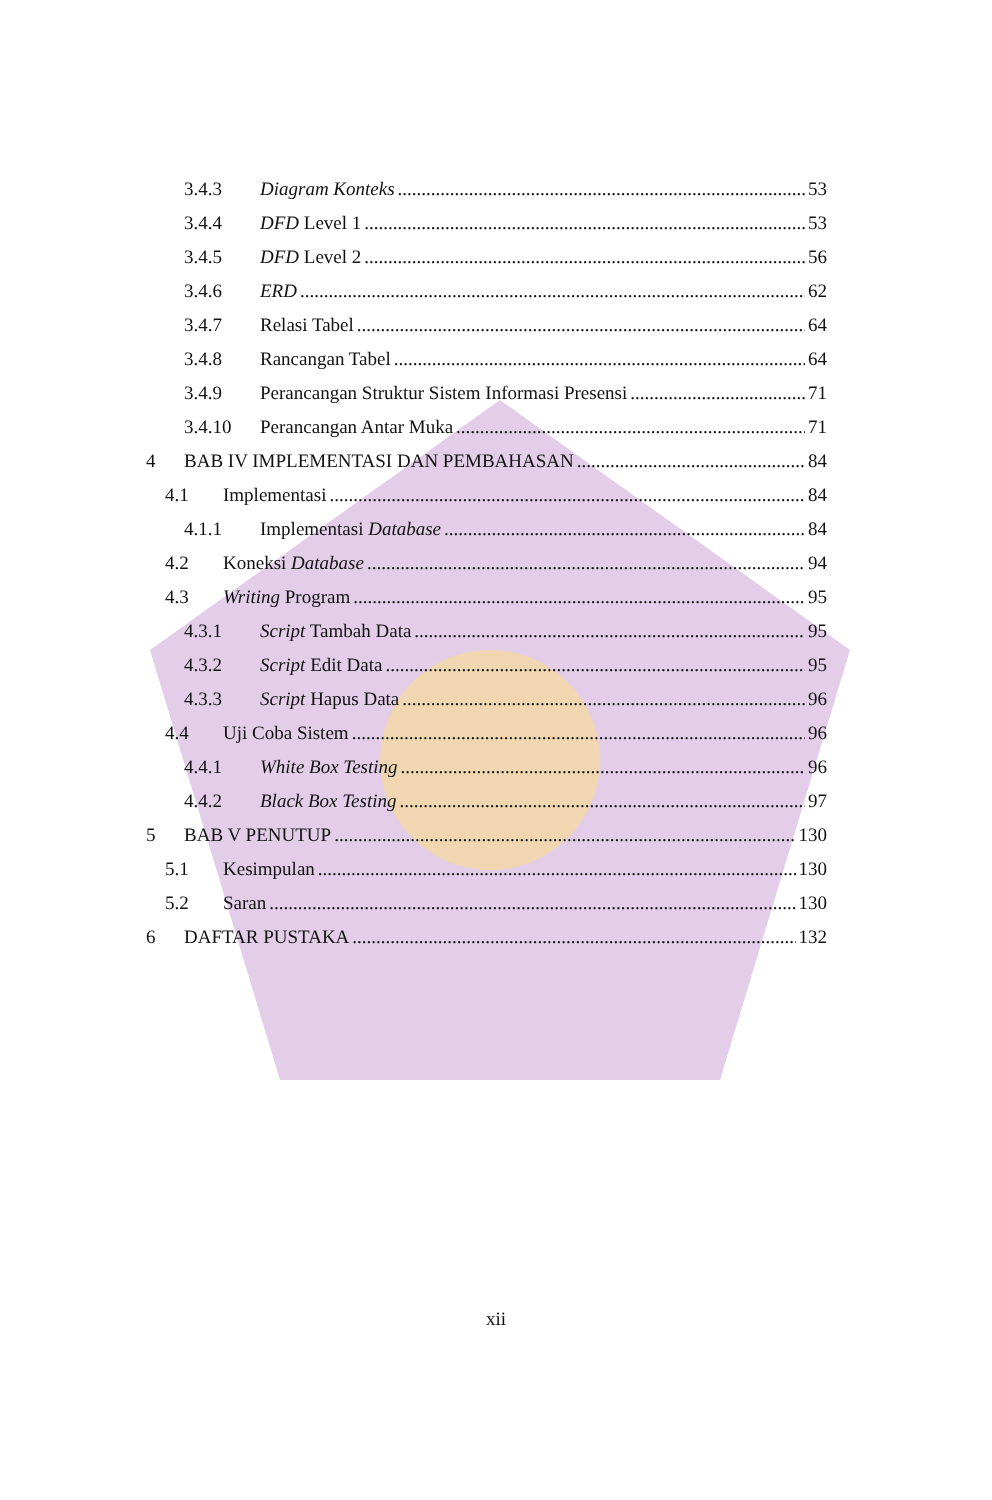3.4.3 Diagram Konteks 53
3.4.4 DFD Level 1 53
3.4.5 DFD Level 2 56
3.4.6 ERD 62
3.4.7 Relasi Tabel 64
3.4.8 Rancangan Tabel 64
3.4.9 Perancangan Struktur Sistem Informasi Presensi 71
3.4.10 Perancangan Antar Muka 71
4 BAB IV IMPLEMENTASI DAN PEMBAHASAN 84
4.1 Implementasi 84
4.1.1 Implementasi Database 84
4.2 Koneksi Database 94
4.3 Writing Program 95
4.3.1 Script Tambah Data 95
4.3.2 Script Edit Data 95
4.3.3 Script Hapus Data 96
4.4 Uji Coba Sistem 96
4.4.1 White Box Testing 96
4.4.2 Black Box Testing 97
5 BAB V PENUTUP 130
5.1 Kesimpulan 130
5.2 Saran 130
6 DAFTAR PUSTAKA 132
xii